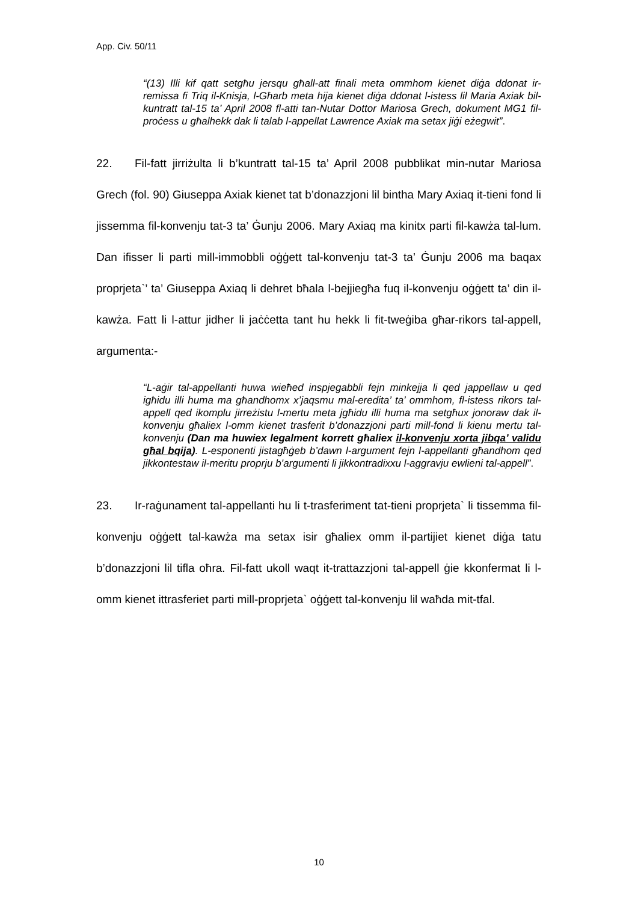App. Civ. 50/11
“(13) Illi kif qatt setgħu jersqu għall-att finali meta ommhom kienet diġa ddonat ir-remissa fi Triq il-Knisja, l-Għarb meta hija kienet diġa ddonat l-istess lil Maria Axiak bil-kuntratt tal-15 ta’ April 2008 fl-atti tan-Nutar Dottor Mariosa Grech, dokument MG1 fil-proċess u għalhekk dak li talab l-appellat Lawrence Axiak ma setax jiġi eżegwit”.
22. Fil-fatt jirriżulta li b’kuntratt tal-15 ta’ April 2008 pubblikat min-nutar Mariosa Grech (fol. 90) Giuseppa Axiak kienet tat b’donazzjoni lil bintha Mary Axiaq it-tieni fond li jissemma fil-konvenju tat-3 ta’ Ġunju 2006. Mary Axiaq ma kinitx parti fil-kawża tal-lum. Dan ifisser li parti mill-immobbli oġġett tal-konvenju tat-3 ta’ Ġunju 2006 ma baqax proprjeta`’ ta’ Giuseppa Axiaq li dehret bħala l-bejjiegħa fuq il-konvenju oġġett ta’ din il-kawża. Fatt li l-attur jidher li jaċċetta tant hu hekk li fit-tweġiba għar-rikors tal-appell, argumenta:-
“L-aġir tal-appellanti huwa wieħed inspjegabbli fejn minkejja li qed jappellaw u qed igħidu illi huma ma għandhomx x’jaqsmu mal-eredita’ ta’ ommhom, fl-istess rikors tal-appell qed ikomplu jirreżistu l-mertu meta jgħidu illi huma ma setgħux jonoraw dak il-konvenju għaliex l-omm kienet trasferit b’donazzjoni parti mill-fond li kienu mertu tal-konvenju (Dan ma huwiex legalment korrett għaliex il-konvenju xorta jibqa’ validu għal bqija). L-esponenti jistagħġeb b’dawn l-argument fejn l-appellanti għandhom qed jikkontestaw il-meritu proprju b’argumenti li jikkontradixxu l-aggravju ewlieni tal-appell”.
23. Ir-raġunament tal-appellanti hu li t-trasferiment tat-tieni proprjeta` li tissemma fil-konvenju oġġett tal-kawża ma setax isir għaliex omm il-partijiet kienet diġa tatu b’donazzjoni lil tifla oħra. Fil-fatt ukoll waqt it-trattazzjoni tal-appell ġie kkonfermat li l-omm kienet ittrasferiet parti mill-proprjeta` oġġett tal-konvenju lil waħda mit-tfal.
10